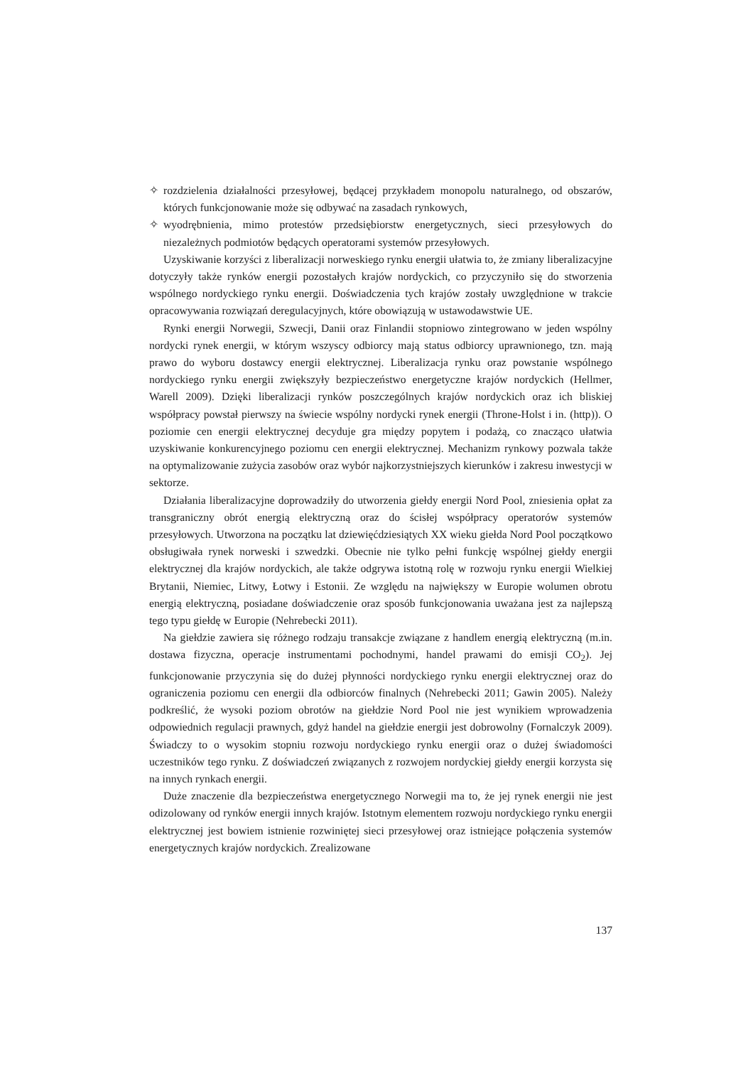✧ rozdzielenia działalności przesyłowej, będącej przykładem monopolu naturalnego, od obszarów, których funkcjonowanie może się odbywać na zasadach rynkowych,
✧ wyodrębnienia, mimo protestów przedsiębiorstw energetycznych, sieci przesyłowych do niezależnych podmiotów będących operatorami systemów przesyłowych.
Uzyskiwanie korzyści z liberalizacji norweskiego rynku energii ułatwia to, że zmiany liberalizacyjne dotyczyły także rynków energii pozostałych krajów nordyckich, co przyczyniło się do stworzenia wspólnego nordyckiego rynku energii. Doświadczenia tych krajów zostały uwzględnione w trakcie opracowywania rozwiązań deregulacyjnych, które obowiązują w ustawodawstwie UE.
Rynki energii Norwegii, Szwecji, Danii oraz Finlandii stopniowo zintegrowano w jeden wspólny nordycki rynek energii, w którym wszyscy odbiorcy mają status odbiorcy uprawnionego, tzn. mają prawo do wyboru dostawcy energii elektrycznej. Liberalizacja rynku oraz powstanie wspólnego nordyckiego rynku energii zwiększyły bezpieczeństwo energetyczne krajów nordyckich (Hellmer, Warell 2009). Dzięki liberalizacji rynków poszczególnych krajów nordyckich oraz ich bliskiej współpracy powstał pierwszy na świecie wspólny nordycki rynek energii (Throne-Holst i in. (http)). O poziomie cen energii elektrycznej decyduje gra między popytem i podażą, co znacząco ułatwia uzyskiwanie konkurencyjnego poziomu cen energii elektrycznej. Mechanizm rynkowy pozwala także na optymalizowanie zużycia zasobów oraz wybór najkorzystniejszych kierunków i zakresu inwestycji w sektorze.
Działania liberalizacyjne doprowadziły do utworzenia giełdy energii Nord Pool, zniesienia opłat za transgraniczny obrót energią elektryczną oraz do ścisłej współpracy operatorów systemów przesyłowych. Utworzona na początku lat dziewięćdziesiątych XX wieku giełda Nord Pool początkowo obsługiwała rynek norweski i szwedzki. Obecnie nie tylko pełni funkcję wspólnej giełdy energii elektrycznej dla krajów nordyckich, ale także odgrywa istotną rolę w rozwoju rynku energii Wielkiej Brytanii, Niemiec, Litwy, Łotwy i Estonii. Ze względu na największy w Europie wolumen obrotu energią elektryczną, posiadane doświadczenie oraz sposób funkcjonowania uważana jest za najlepszą tego typu giełdę w Europie (Nehrebecki 2011).
Na giełdzie zawiera się różnego rodzaju transakcje związane z handlem energią elektryczną (m.in. dostawa fizyczna, operacje instrumentami pochodnymi, handel prawami do emisji CO<sub>2</sub>). Jej funkcjonowanie przyczynia się do dużej płynności nordyckiego rynku energii elektrycznej oraz do ograniczenia poziomu cen energii dla odbiorców finalnych (Nehrebecki 2011; Gawin 2005). Należy podkreślić, że wysoki poziom obrotów na giełdzie Nord Pool nie jest wynikiem wprowadzenia odpowiednich regulacji prawnych, gdyż handel na giełdzie energii jest dobrowolny (Fornalczyk 2009). Świadczy to o wysokim stopniu rozwoju nordyckiego rynku energii oraz o dużej świadomości uczestników tego rynku. Z doświadczeń związanych z rozwojem nordyckiej giełdy energii korzysta się na innych rynkach energii.
Duże znaczenie dla bezpieczeństwa energetycznego Norwegii ma to, że jej rynek energii nie jest odizolowany od rynków energii innych krajów. Istotnym elementem rozwoju nordyckiego rynku energii elektrycznej jest bowiem istnienie rozwiniętej sieci przesyłowej oraz istniejące połączenia systemów energetycznych krajów nordyckich. Zrealizowane
137